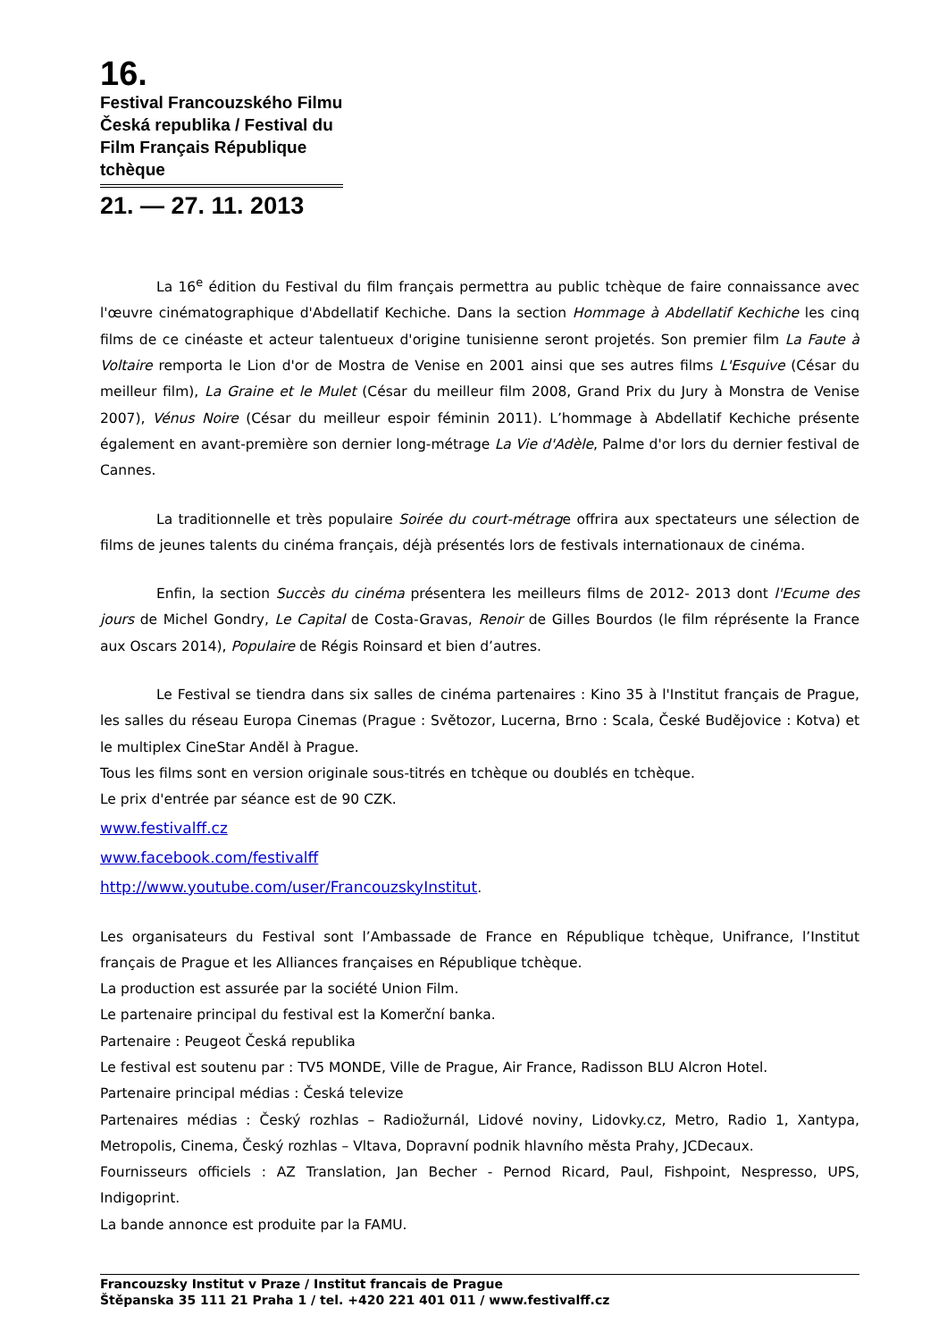16.
Festival Francouzského Filmu Česká republika / Festival du Film Français République tchèque
21. — 27. 11. 2013
La 16<sup>e</sup> édition du Festival du film français permettra au public tchèque de faire connaissance avec l'œuvre cinématographique d'Abdellatif Kechiche. Dans la section Hommage à Abdellatif Kechiche les cinq films de ce cinéaste et acteur talentueux d'origine tunisienne seront projetés. Son premier film La Faute à Voltaire remporta le Lion d'or de Mostra de Venise en 2001 ainsi que ses autres films L'Esquive (César du meilleur film), La Graine et le Mulet (César du meilleur film 2008, Grand Prix du Jury à Monstra de Venise 2007), Vénus Noire (César du meilleur espoir féminin 2011). L’hommage à Abdellatif Kechiche présente également en avant-première son dernier long-métrage La Vie d'Adèle, Palme d'or lors du dernier festival de Cannes.
La traditionnelle et très populaire Soirée du court-métrage offrira aux spectateurs une sélection de films de jeunes talents du cinéma français, déjà présentés lors de festivals internationaux de cinéma.
Enfin, la section Succès du cinéma présentera les meilleurs films de 2012- 2013 dont l'Ecume des jours de Michel Gondry, Le Capital de Costa-Gravas, Renoir de Gilles Bourdos (le film réprésente la France aux Oscars 2014), Populaire de Régis Roinsard et bien d’autres.
Le Festival se tiendra dans six salles de cinéma partenaires : Kino 35 à l'Institut français de Prague, les salles du réseau Europa Cinemas (Prague : Světozor, Lucerna, Brno : Scala, České Budějovice : Kotva) et le multiplex CineStar Anděl à Prague.
Tous les films sont en version originale sous-titrés en tchèque ou doublés en tchèque.
Le prix d'entrée par séance est de 90 CZK.
www.festivalff.cz
www.facebook.com/festivalff
http://www.youtube.com/user/FrancouzskyInstitut.
Les organisateurs du Festival sont l’Ambassade de France en République tchèque, Unifrance, l’Institut français de Prague et les Alliances françaises en République tchèque.
La production est assurée par la société Union Film.
Le partenaire principal du festival est la Komerční banka.
Partenaire : Peugeot Česká republika
Le festival est soutenu par : TV5 MONDE, Ville de Prague, Air France, Radisson BLU Alcron Hotel.
Partenaire principal médias : Česká televize
Partenaires médias : Český rozhlas – Radiožurnál, Lidové noviny, Lidovky.cz, Metro, Radio 1, Xantypa, Metropolis, Cinema, Český rozhlas – Vltava, Dopravní podnik hlavního města Prahy, JCDecaux.
Fournisseurs officiels : AZ Translation, Jan Becher - Pernod Ricard, Paul, Fishpoint, Nespresso, UPS, Indigoprint.
La bande annonce est produite par la FAMU.
Francouzsky Institut v Praze / Institut francais de Prague
Štěpanska 35 111 21 Praha 1 / tel. +420 221 401 011 / www.festivalff.cz